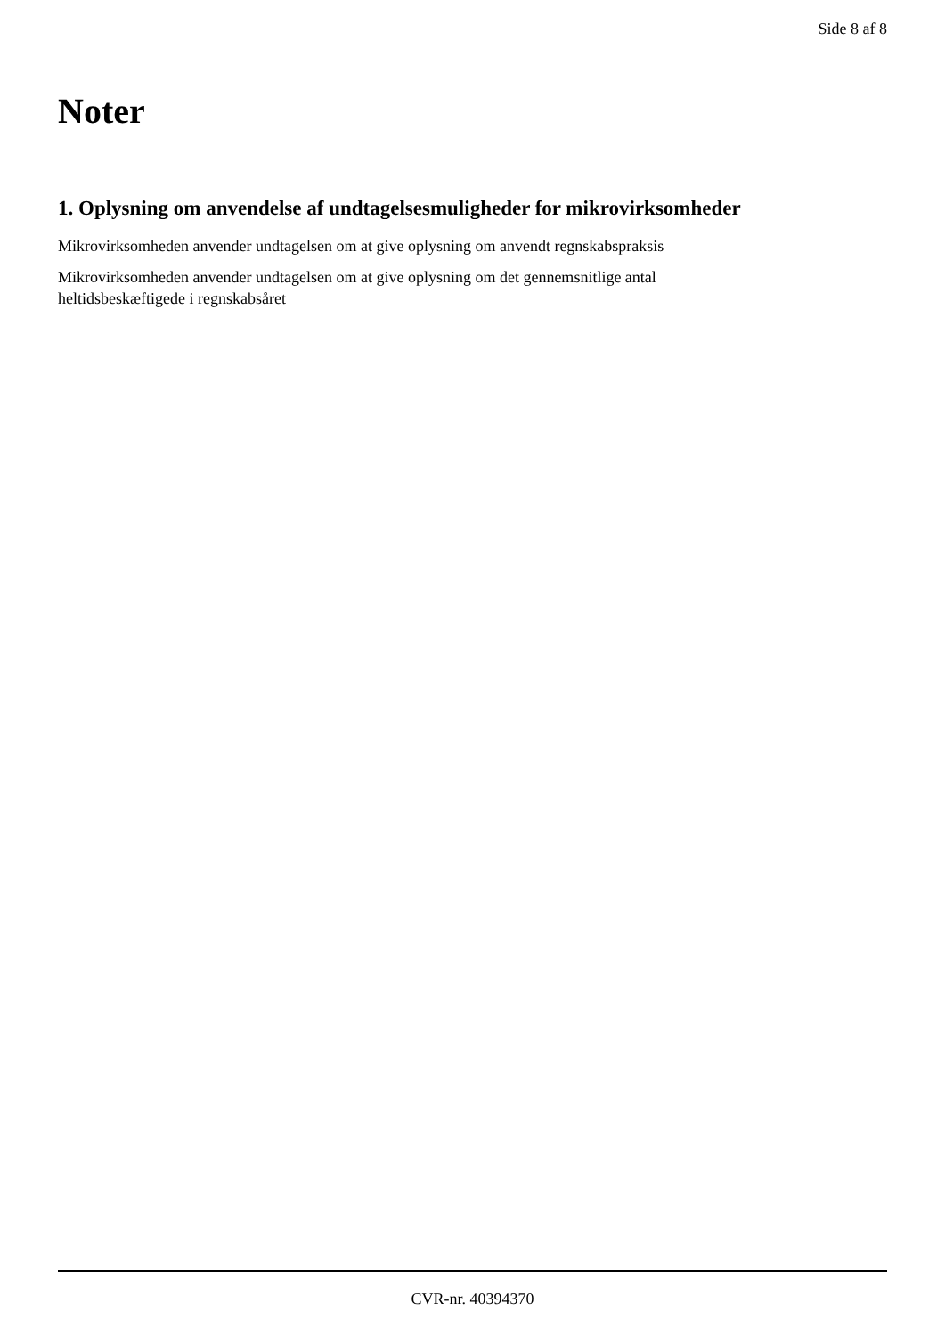Side 8 af 8
Noter
1. Oplysning om anvendelse af undtagelsesmuligheder for mikrovirksomheder
Mikrovirksomheden anvender undtagelsen om at give oplysning om anvendt regnskabspraksis
Mikrovirksomheden anvender undtagelsen om at give oplysning om det gennemsnitlige antal
heltidsbeskæftigede i regnskabsåret
CVR-nr. 40394370